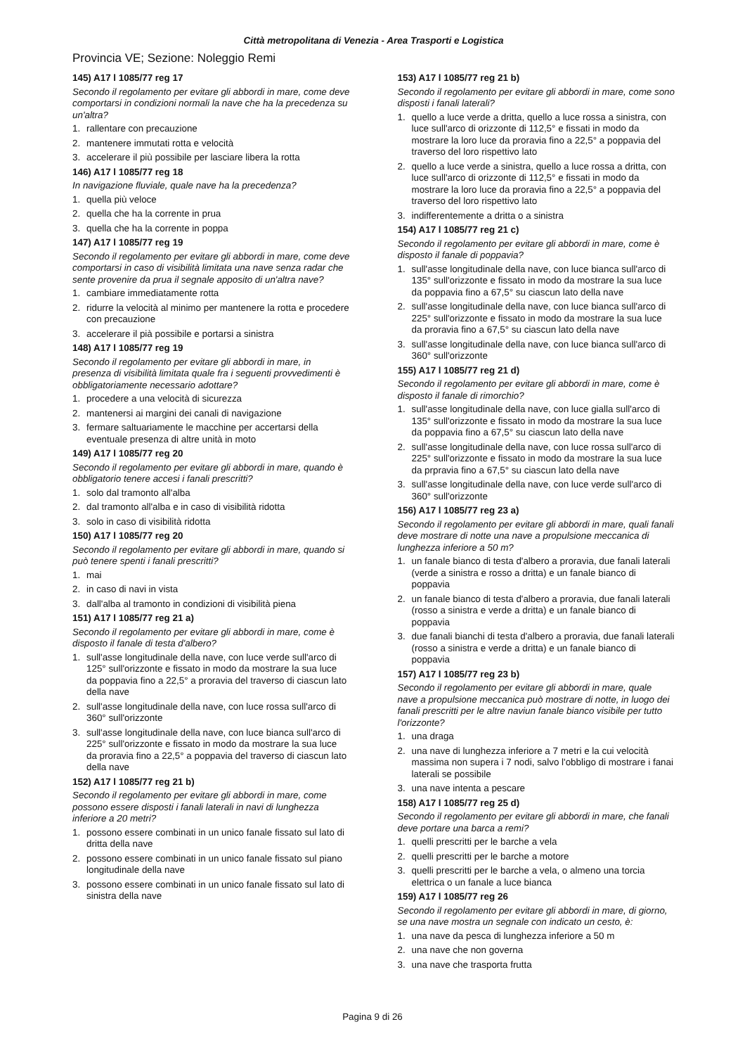Città metropolitana di Venezia - Area Trasporti e Logistica
Provincia VE; Sezione: Noleggio Remi
145) A17 l 1085/77 reg 17
Secondo il regolamento per evitare gli abbordi in mare, come deve comportarsi in condizioni normali la nave che ha la precedenza su un'altra?
1. rallentare con precauzione
2. mantenere immutati rotta e velocità
3. accelerare il più possibile per lasciare libera la rotta
146) A17 l 1085/77 reg 18
In navigazione fluviale, quale nave ha la precedenza?
1. quella più veloce
2. quella che ha la corrente in prua
3. quella che ha la corrente in poppa
147) A17 l 1085/77 reg 19
Secondo il regolamento per evitare gli abbordi in mare, come deve comportarsi in caso di visibilità limitata una nave senza radar che sente provenire da prua il segnale apposito di un'altra nave?
1. cambiare immediatamente rotta
2. ridurre la velocità al minimo per mantenere la rotta e procedere con precauzione
3. accelerare il pià possibile e portarsi a sinistra
148) A17 l 1085/77 reg 19
Secondo il regolamento per evitare gli abbordi in mare, in presenza di visibilità limitata quale fra i seguenti provvedimenti è obbligatoriamente necessario adottare?
1. procedere a una velocità di sicurezza
2. mantenersi ai margini dei canali di navigazione
3. fermare saltuariamente le macchine per accertarsi della eventuale presenza di altre unità in moto
149) A17 l 1085/77 reg 20
Secondo il regolamento per evitare gli abbordi in mare, quando è obbligatorio tenere accesi i fanali prescritti?
1. solo dal tramonto all'alba
2. dal tramonto all'alba e in caso di visibilità ridotta
3. solo in caso di visibilità ridotta
150) A17 l 1085/77 reg 20
Secondo il regolamento per evitare gli abbordi in mare, quando si può tenere spenti i fanali prescritti?
1. mai
2. in caso di navi in vista
3. dall'alba al tramonto in condizioni di visibilità piena
151) A17 l 1085/77 reg 21 a)
Secondo il regolamento per evitare gli abbordi in mare, come è disposto il fanale di testa d'albero?
1. sull'asse longitudinale della nave, con luce verde sull'arco di 125° sull'orizzonte e fissato in modo da mostrare la sua luce da poppavia fino a 22,5° a proravia del traverso di ciascun lato della nave
2. sull'asse longitudinale della nave, con luce rossa sull'arco di 360° sull'orizzonte
3. sull'asse longitudinale della nave, con luce bianca sull'arco di 225° sull'orizzonte e fissato in modo da mostrare la sua luce da proravia fino a 22,5° a poppavia del traverso di ciascun lato della nave
152) A17 l 1085/77 reg 21 b)
Secondo il regolamento per evitare gli abbordi in mare, come possono essere disposti i fanali laterali in navi di lunghezza inferiore a 20 metri?
1. possono essere combinati in un unico fanale fissato sul lato di dritta della nave
2. possono essere combinati in un unico fanale fissato sul piano longitudinale della nave
3. possono essere combinati in un unico fanale fissato sul lato di sinistra della nave
153) A17 l 1085/77 reg 21 b)
Secondo il regolamento per evitare gli abbordi in mare, come sono disposti i fanali laterali?
1. quello a luce verde a dritta, quello a luce rossa a sinistra, con luce sull'arco di orizzonte di 112,5° e fissati in modo da mostrare la loro luce da proravia fino a 22,5° a poppavia del traverso del loro rispettivo lato
2. quello a luce verde a sinistra, quello a luce rossa a dritta, con luce sull'arco di orizzonte di 112,5° e fissati in modo da mostrare la loro luce da proravia fino a 22,5° a poppavia del traverso del loro rispettivo lato
3. indifferentemente a dritta o a sinistra
154) A17 l 1085/77 reg 21 c)
Secondo il regolamento per evitare gli abbordi in mare, come è disposto il fanale di poppavia?
1. sull'asse longitudinale della nave, con luce bianca sull'arco di 135° sull'orizzonte e fissato in modo da mostrare la sua luce da poppavia fino a 67,5° su ciascun lato della nave
2. sull'asse longitudinale della nave, con luce bianca sull'arco di 225° sull'orizzonte e fissato in modo da mostrare la sua luce da proravia fino a 67,5° su ciascun lato della nave
3. sull'asse longitudinale della nave, con luce bianca sull'arco di 360° sull'orizzonte
155) A17 l 1085/77 reg 21 d)
Secondo il regolamento per evitare gli abbordi in mare, come è disposto il fanale di rimorchio?
1. sull'asse longitudinale della nave, con luce gialla sull'arco di 135° sull'orizzonte e fissato in modo da mostrare la sua luce da poppavia fino a 67,5° su ciascun lato della nave
2. sull'asse longitudinale della nave, con luce rossa sull'arco di 225° sull'orizzonte e fissato in modo da mostrare la sua luce da prpravia fino a 67,5° su ciascun lato della nave
3. sull'asse longitudinale della nave, con luce verde sull'arco di 360° sull'orizzonte
156) A17 l 1085/77 reg 23 a)
Secondo il regolamento per evitare gli abbordi in mare, quali fanali deve mostrare di notte una nave a propulsione meccanica di lunghezza inferiore a 50 m?
1. un fanale bianco di testa d'albero a proravia, due fanali laterali (verde a sinistra e rosso a dritta) e un fanale bianco di poppavia
2. un fanale bianco di testa d'albero a proravia, due fanali laterali (rosso a sinistra e verde a dritta) e un fanale bianco di poppavia
3. due fanali bianchi di testa d'albero a proravia, due fanali laterali (rosso a sinistra e verde a dritta) e un fanale bianco di poppavia
157) A17 l 1085/77 reg 23 b)
Secondo il regolamento per evitare gli abbordi in mare, quale nave a propulsione meccanica può mostrare di notte, in luogo dei fanali prescritti per le altre naviun fanale bianco visibile per tutto l'orizzonte?
1. una draga
2. una nave di lunghezza inferiore a 7 metri e la cui velocità massima non supera i 7 nodi, salvo l'obbligo di mostrare i fanai laterali se possibile
3. una nave intenta a pescare
158) A17 l 1085/77 reg 25 d)
Secondo il regolamento per evitare gli abbordi in mare, che fanali deve portare una barca a remi?
1. quelli prescritti per le barche a vela
2. quelli prescritti per le barche a motore
3. quelli prescritti per le barche a vela, o almeno una torcia elettrica o un fanale a luce bianca
159) A17 l 1085/77 reg 26
Secondo il regolamento per evitare gli abbordi in mare, di giorno, se una nave mostra un segnale con indicato un cesto, è:
1. una nave da pesca di lunghezza inferiore a 50 m
2. una nave che non governa
3. una nave che trasporta frutta
Pagina 9 di 26